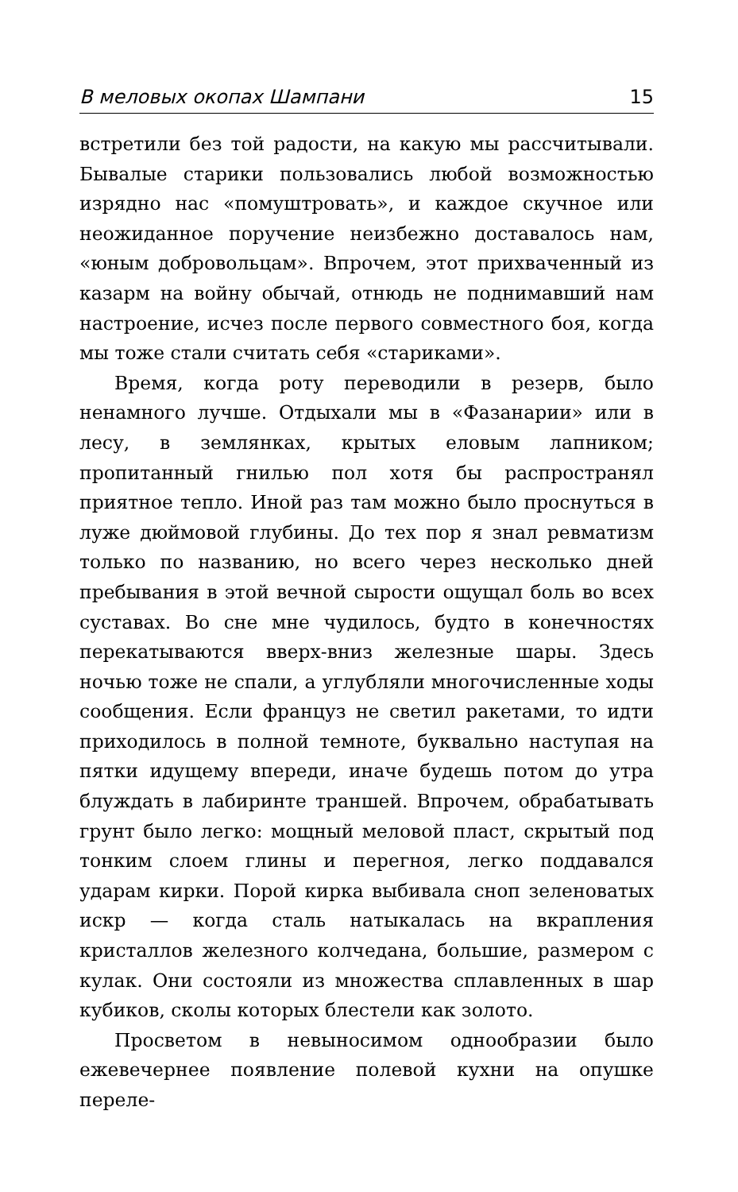В меловых окопах Шампани 15
встретили без той радости, на какую мы рассчитывали. Бывалые старики пользовались любой возможностью изрядно нас «помуштровать», и каждое скучное или неожиданное поручение неизбежно доставалось нам, «юным добровольцам». Впрочем, этот прихваченный из казарм на войну обычай, отнюдь не поднимавший нам настроение, исчез после первого совместного боя, когда мы тоже стали считать себя «стариками».
Время, когда роту переводили в резерв, было ненамного лучше. Отдыхали мы в «Фазанарии» или в лесу, в землянках, крытых еловым лапником; пропитанный гнилью пол хотя бы распространял приятное тепло. Иной раз там можно было проснуться в луже дюймовой глубины. До тех пор я знал ревматизм только по названию, но всего через несколько дней пребывания в этой вечной сырости ощущал боль во всех суставах. Во сне мне чудилось, будто в конечностях перекатываются вверх-вниз железные шары. Здесь ночью тоже не спали, а углубляли многочисленные ходы сообщения. Если француз не светил ракетами, то идти приходилось в полной темноте, буквально наступая на пятки идущему впереди, иначе будешь потом до утра блуждать в лабиринте траншей. Впрочем, обрабатывать грунт было легко: мощный меловой пласт, скрытый под тонким слоем глины и перегноя, легко поддавался ударам кирки. Порой кирка выбивала сноп зеленоватых искр — когда сталь натыкалась на вкрапления кристаллов железного колчедана, большие, размером с кулак. Они состояли из множества сплавленных в шар кубиков, сколы которых блестели как золото.
Просветом в невыносимом однообразии было ежевечернее появление полевой кухни на опушке переле-